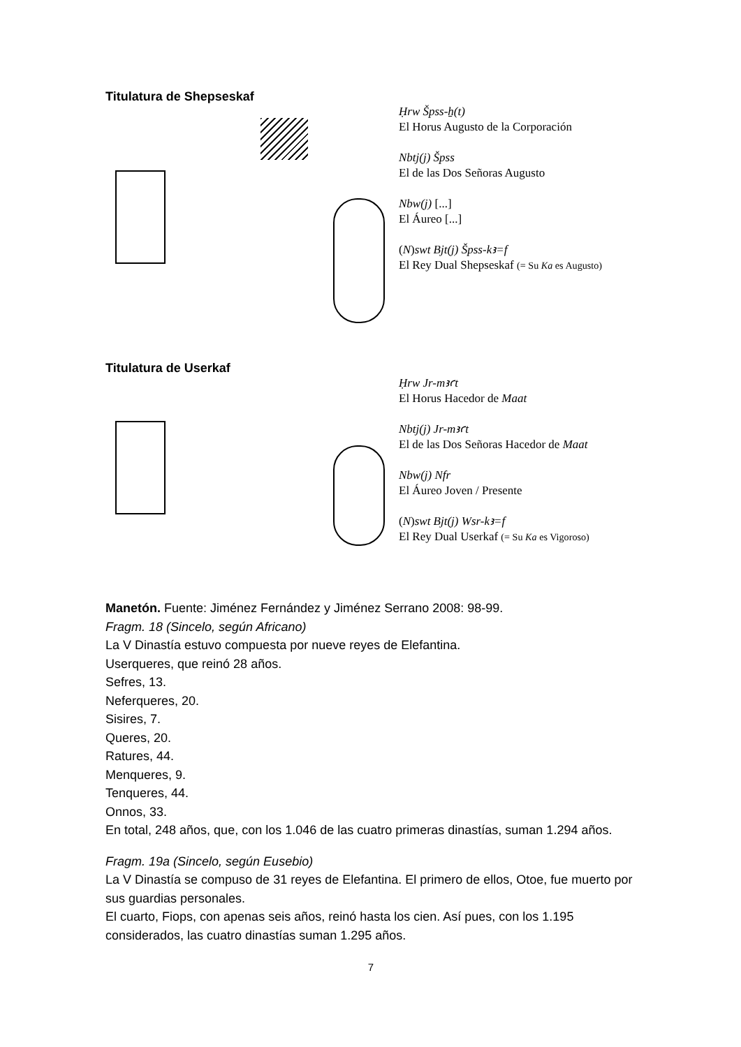Titulatura de Shepseskaf
Ḥrw Špss-ẖ(t)
El Horus Augusto de la Corporación
Nbtj(j) Špss
El de las Dos Señoras Augusto
Nbw(j) [...]
El Áureo [...]
(N)swt Bjt(j) Špss-kꜣ=f
El Rey Dual Shepseskaf (= Su Ka es Augusto)
Titulatura de Userkaf
Ḥrw Jr-mꜣꜥt
El Horus Hacedor de Maat
Nbtj(j) Jr-mꜣꜥt
El de las Dos Señoras Hacedor de Maat
Nbw(j) Nfr
El Áureo Joven / Presente
(N)swt Bjt(j) Wsr-kꜣ=f
El Rey Dual Userkaf (= Su Ka es Vigoroso)
Manetón. Fuente: Jiménez Fernández y Jiménez Serrano 2008: 98-99.
Fragm. 18 (Sincelo, según Africano)
La V Dinastía estuvo compuesta por nueve reyes de Elefantina.
Userqueres, que reinó 28 años.
Sefres, 13.
Neferqueres, 20.
Sisires, 7.
Queres, 20.
Ratures, 44.
Menqueres, 9.
Tenqueres, 44.
Onnos, 33.
En total, 248 años, que, con los 1.046 de las cuatro primeras dinastías, suman 1.294 años.
Fragm. 19a (Sincelo, según Eusebio)
La V Dinastía se compuso de 31 reyes de Elefantina. El primero de ellos, Otoe, fue muerto por sus guardias personales.
El cuarto, Fiops, con apenas seis años, reinó hasta los cien. Así pues, con los 1.195 considerados, las cuatro dinastías suman 1.295 años.
7